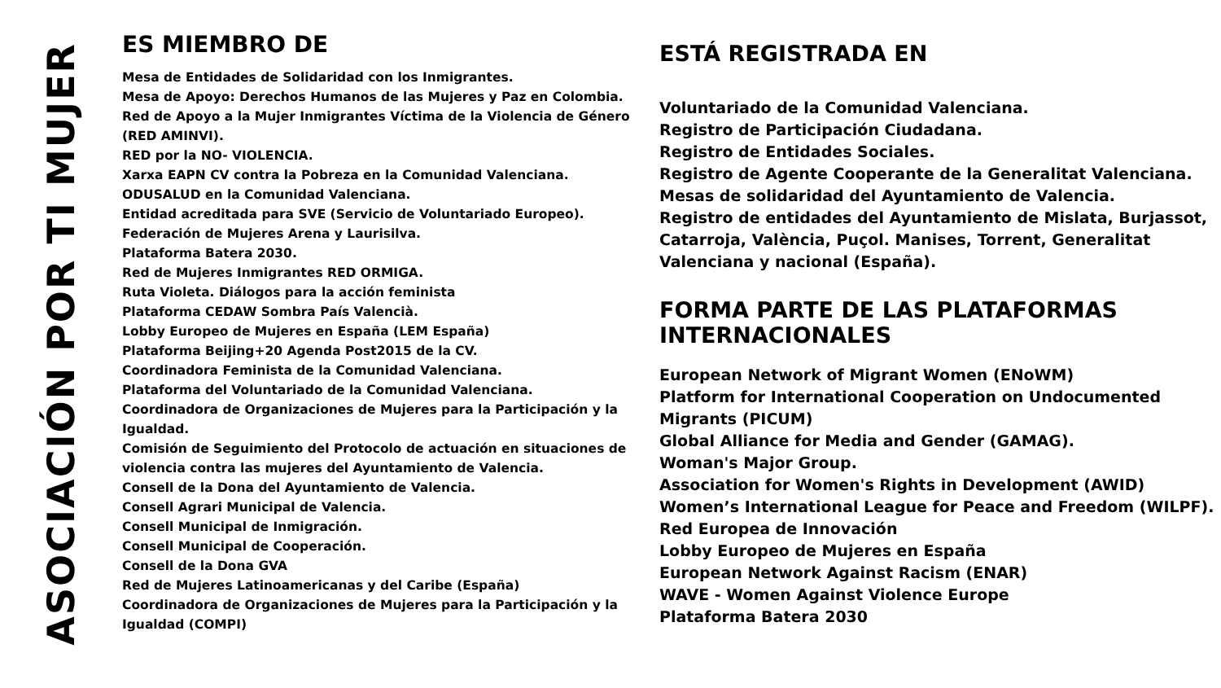ASOCIACIÓN POR TI MUJER
ES MIEMBRO DE
Mesa de Entidades de Solidaridad con los Inmigrantes.
Mesa de Apoyo: Derechos Humanos de las Mujeres y Paz en Colombia.
Red de Apoyo a la Mujer Inmigrantes Víctima de la Violencia de Género (RED AMINVI).
RED por la NO- VIOLENCIA.
Xarxa EAPN CV contra la Pobreza en la Comunidad Valenciana.
ODUSALUD en la Comunidad Valenciana.
Entidad acreditada para SVE (Servicio de Voluntariado Europeo).
Federación de Mujeres Arena y Laurisilva.
Plataforma Batera 2030.
Red de Mujeres Inmigrantes RED ORMIGA.
Ruta Violeta. Diálogos para la acción feminista
Plataforma CEDAW Sombra País Valencià.
Lobby Europeo de Mujeres en España (LEM España)
Plataforma Beijing+20 Agenda Post2015 de la CV.
Coordinadora Feminista de la Comunidad Valenciana.
Plataforma del Voluntariado de la Comunidad Valenciana.
Coordinadora de Organizaciones de Mujeres para la Participación y la Igualdad.
Comisión de Seguimiento del Protocolo de actuación en situaciones de violencia contra las mujeres del Ayuntamiento de Valencia.
Consell de la Dona del Ayuntamiento de Valencia.
Consell Agrari Municipal de Valencia.
Consell Municipal de Inmigración.
Consell Municipal de Cooperación.
Consell de la Dona GVA
Red de Mujeres Latinoamericanas y del Caribe (España)
Coordinadora de Organizaciones de Mujeres para la Participación y la Igualdad (COMPI)
ESTÁ REGISTRADA EN
Voluntariado de la Comunidad Valenciana.
Registro de Participación Ciudadana.
Registro de Entidades Sociales.
Registro de Agente Cooperante de la Generalitat Valenciana.
Mesas de solidaridad del Ayuntamiento de Valencia.
Registro de entidades del Ayuntamiento de Mislata, Burjassot, Catarroja, València, Puçol. Manises, Torrent, Generalitat Valenciana y nacional (España).
FORMA PARTE DE LAS PLATAFORMAS INTERNACIONALES
European Network of Migrant Women (ENoWM)
Platform for International Cooperation on Undocumented Migrants (PICUM)
Global Alliance for Media and Gender (GAMAG).
Woman's Major Group.
Association for Women's Rights in Development (AWID)
Women’s International League for Peace and Freedom (WILPF).
Red Europea de Innovación
Lobby Europeo de Mujeres en España
European Network Against Racism (ENAR)
WAVE - Women Against Violence Europe
Plataforma Batera 2030